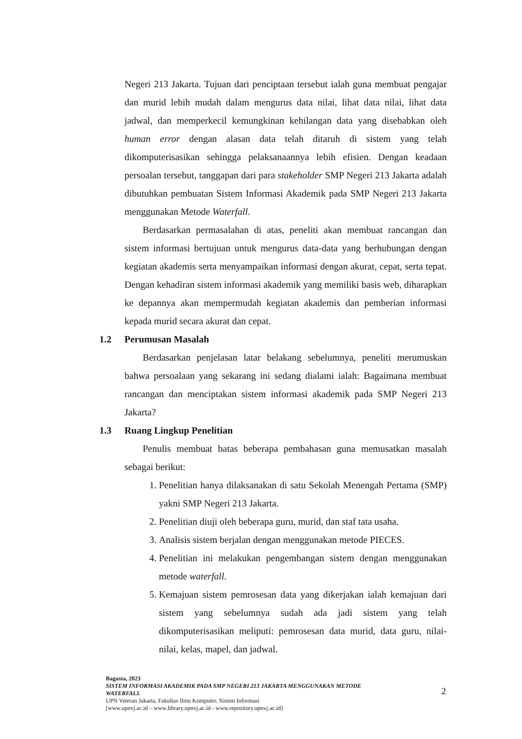Negeri 213 Jakarta. Tujuan dari penciptaan tersebut ialah guna membuat pengajar dan murid lebih mudah dalam mengurus data nilai, lihat data nilai, lihat data jadwal, dan memperkecil kemungkinan kehilangan data yang disebabkan oleh human error dengan alasan data telah ditaruh di sistem yang telah dikomputerisasikan sehingga pelaksanaannya lebih efisien. Dengan keadaan persoalan tersebut, tanggapan dari para stakeholder SMP Negeri 213 Jakarta adalah dibutuhkan pembuatan Sistem Informasi Akademik pada SMP Negeri 213 Jakarta menggunakan Metode Waterfall.
Berdasarkan permasalahan di atas, peneliti akan membuat rancangan dan sistem informasi bertujuan untuk mengurus data-data yang berhubungan dengan kegiatan akademis serta menyampaikan informasi dengan akurat, cepat, serta tepat. Dengan kehadiran sistem informasi akademik yang memiliki basis web, diharapkan ke depannya akan mempermudah kegiatan akademis dan pemberian informasi kepada murid secara akurat dan cepat.
1.2 Perumusan Masalah
Berdasarkan penjelasan latar belakang sebelumnya, peneliti merumuskan bahwa persoalaan yang sekarang ini sedang dialami ialah: Bagaimana membuat rancangan dan menciptakan sistem informasi akademik pada SMP Negeri 213 Jakarta?
1.3 Ruang Lingkup Penelitian
Penulis membuat batas beberapa pembahasan guna memusatkan masalah sebagai berikut:
1. Penelitian hanya dilaksanakan di satu Sekolah Menengah Pertama (SMP) yakni SMP Negeri 213 Jakarta.
2. Penelitian diuji oleh beberapa guru, murid, dan staf tata usaha.
3. Analisis sistem berjalan dengan menggunakan metode PIECES.
4. Penelitian ini melakukan pengembangan sistem dengan menggunakan metode waterfall.
5. Kemajuan sistem pemrosesan data yang dikerjakan ialah kemajuan dari sistem yang sebelumnya sudah ada jadi sistem yang telah dikomputerisasikan meliputi: pemrosesan data murid, data guru, nilai-nilai, kelas, mapel, dan jadwal.
Bagasta, 2023
SISTEM INFORMASI AKADEMIK PADA SMP NEGERI 213 JAKARTA MENGGUNAKAN METODE
WATERFALL
UPN Veteran Jakarta, Fakultas Ilmu Komputer, Sistem Informasi
[www.upnvj.ac.id – www.library.upnvj.ac.id - www.repository.upnvj.ac.id]
2